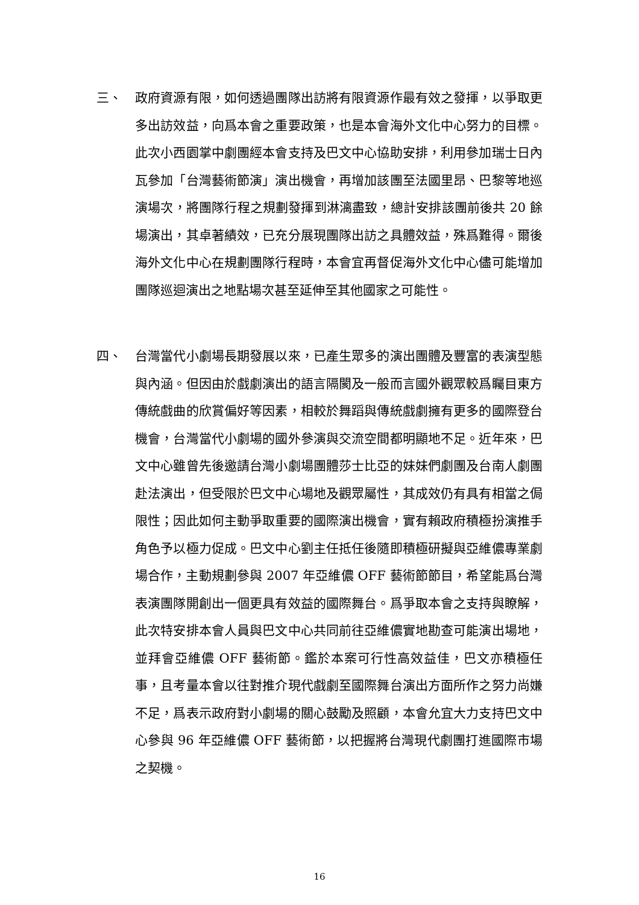三、 政府資源有限，如何透過團隊出訪將有限資源作最有效之發揮，以爭取更多出訪效益，向爲本會之重要政策，也是本會海外文化中心努力的目標。此次小西園掌中劇團經本會支持及巴文中心協助安排，利用參加瑞士日內瓦參加「台灣藝術節演」演出機會，再增加該團至法國里昂、巴黎等地巡演場次，將團隊行程之規劃發揮到淋漓盡致，總計安排該團前後共 20 餘場演出，其卓著績效，已充分展現團隊出訪之具體效益，殊爲難得。爾後海外文化中心在規劃團隊行程時，本會宜再督促海外文化中心儘可能增加團隊巡迴演出之地點場次甚至延伸至其他國家之可能性。
四、 台灣當代小劇場長期發展以來，已產生眾多的演出團體及豐富的表演型態與內涵。但因由於戲劇演出的語言隔閡及一般而言國外觀眾較爲矚目東方傳統戲曲的欣賞偏好等因素，相較於舞蹈與傳統戲劇擁有更多的國際登台機會，台灣當代小劇場的國外參演與交流空間都明顯地不足。近年來，巴文中心雖曾先後邀請台灣小劇場團體莎士比亞的妹妹們劇團及台南人劇團赴法演出，但受限於巴文中心場地及觀眾屬性，其成效仍有具有相當之侷限性；因此如何主動爭取重要的國際演出機會，實有賴政府積極扮演推手角色予以極力促成。巴文中心劉主任抵任後隨即積極研擬與亞維儂專業劇場合作，主動規劃參與 2007 年亞維儂 OFF 藝術節節目，希望能爲台灣表演團隊開創出一個更具有效益的國際舞台。爲爭取本會之支持與瞭解，此次特安排本會人員與巴文中心共同前往亞維儂實地勘查可能演出場地，並拜會亞維儂 OFF 藝術節。鑑於本案可行性高效益佳，巴文亦積極任事，且考量本會以往對推介現代戲劇至國際舞台演出方面所作之努力尚嫌不足，爲表示政府對小劇場的關心鼓勵及照顧，本會允宜大力支持巴文中心參與 96 年亞維儂 OFF 藝術節，以把握將台灣現代劇團打進國際市場之契機。
16